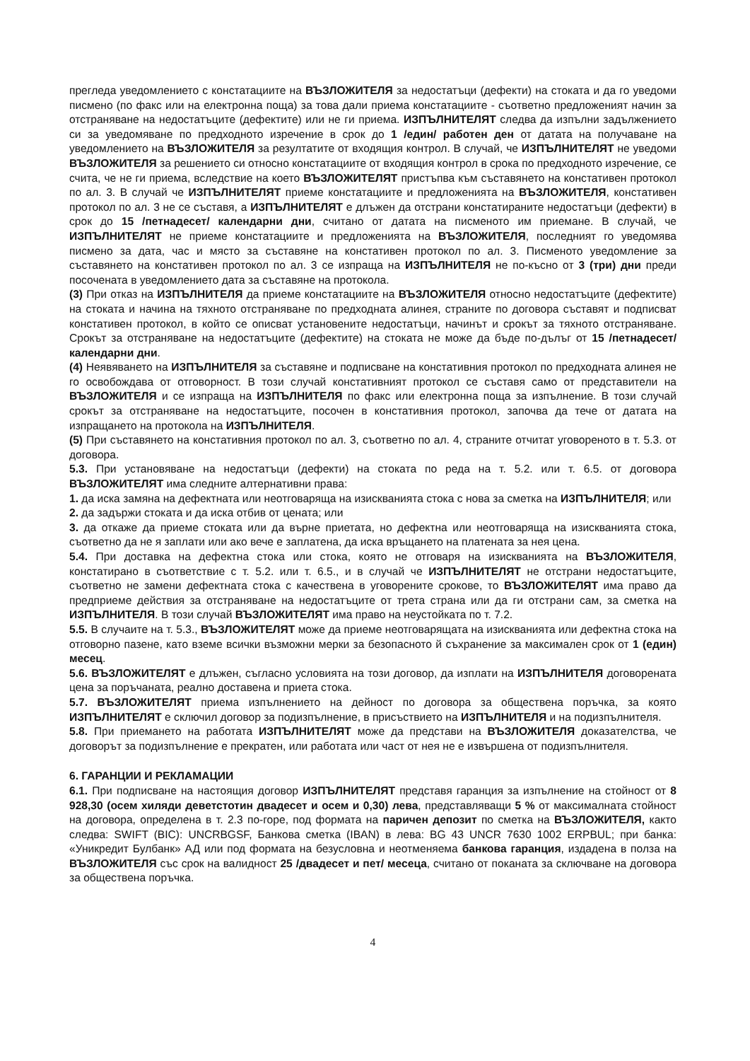прегледа уведомлението с констатациите на ВЪЗЛОЖИТЕЛЯ за недостатъци (дефекти) на стоката и да го уведоми писмено (по факс или на електронна поща) за това дали приема констатациите - съответно предложеният начин за отстраняване на недостатъците (дефектите) или не ги приема. ИЗПЪЛНИТЕЛЯТ следва да изпълни задължението си за уведомяване по предходното изречение в срок до 1 /един/ работен ден от датата на получаване на уведомлението на ВЪЗЛОЖИТЕЛЯ за резултатите от входящия контрол. В случай, че ИЗПЪЛНИТЕЛЯТ не уведоми ВЪЗЛОЖИТЕЛЯ за решението си относно констатациите от входящия контрол в срока по предходното изречение, се счита, че не ги приема, вследствие на което ВЪЗЛОЖИТЕЛЯТ пристъпва към съставянето на констативен протокол по ал. 3. В случай че ИЗПЪЛНИТЕЛЯТ приеме констатациите и предложенията на ВЪЗЛОЖИТЕЛЯ, констативен протокол по ал. 3 не се съставя, а ИЗПЪЛНИТЕЛЯТ е длъжен да отстрани констатираните недостатъци (дефекти) в срок до 15 /петнадесет/ календарни дни, считано от датата на писменото им приемане. В случай, че ИЗПЪЛНИТЕЛЯТ не приеме констатациите и предложенията на ВЪЗЛОЖИТЕЛЯ, последният го уведомява писмено за дата, час и място за съставяне на констативен протокол по ал. 3. Писменото уведомление за съставянето на констативен протокол по ал. 3 се изпраща на ИЗПЪЛНИТЕЛЯ не по-късно от 3 (три) дни преди посочената в уведомлението дата за съставяне на протокола.
(3) При отказ на ИЗПЪЛНИТЕЛЯ да приеме констатациите на ВЪЗЛОЖИТЕЛЯ относно недостатъците (дефектите) на стоката и начина на тяхното отстраняване по предходната алинея, страните по договора съставят и подписват констативен протокол, в който се описват установените недостатъци, начинът и срокът за тяхното отстраняване. Срокът за отстраняване на недостатъците (дефектите) на стоката не може да бъде по-дълъг от 15 /петнадесет/ календарни дни.
(4) Неявяването на ИЗПЪЛНИТЕЛЯ за съставяне и подписване на констативния протокол по предходната алинея не го освобождава от отговорност. В този случай констативният протокол се съставя само от представители на ВЪЗЛОЖИТЕЛЯ и се изпраща на ИЗПЪЛНИТЕЛЯ по факс или електронна поща за изпълнение. В този случай срокът за отстраняване на недостатъците, посочен в констативния протокол, започва да тече от датата на изпращането на протокола на ИЗПЪЛНИТЕЛЯ.
(5) При съставянето на констативния протокол по ал. 3, съответно по ал. 4, страните отчитат уговореното в т. 5.3. от договора.
5.3. При установяване на недостатъци (дефекти) на стоката по реда на т. 5.2. или т. 6.5. от договора ВЪЗЛОЖИТЕЛЯТ има следните алтернативни права:
1. да иска замяна на дефектната или неотговаряща на изискванията стока с нова за сметка на ИЗПЪЛНИТЕЛЯ; или
2. да задържи стоката и да иска отбив от цената; или
3. да откаже да приеме стоката или да върне приетата, но дефектна или неотговаряща на изискванията стока, съответно да не я заплати или ако вече е заплатена, да иска връщането на платената за нея цена.
5.4. При доставка на дефектна стока или стока, която не отговаря на изискванията на ВЪЗЛОЖИТЕЛЯ, констатирано в съответствие с т. 5.2. или т. 6.5., и в случай че ИЗПЪЛНИТЕЛЯТ не отстрани недостатъците, съответно не замени дефектната стока с качествена в уговорените срокове, то ВЪЗЛОЖИТЕЛЯТ има право да предприеме действия за отстраняване на недостатъците от трета страна или да ги отстрани сам, за сметка на ИЗПЪЛНИТЕЛЯ. В този случай ВЪЗЛОЖИТЕЛЯТ има право на неустойката по т. 7.2.
5.5. В случаите на т. 5.3., ВЪЗЛОЖИТЕЛЯТ може да приеме неотговарящата на изискванията или дефектна стока на отговорно пазене, като вземе всички възможни мерки за безопасното й съхранение за максимален срок от 1 (един) месец.
5.6. ВЪЗЛОЖИТЕЛЯТ е длъжен, съгласно условията на този договор, да изплати на ИЗПЪЛНИТЕЛЯ договорената цена за поръчаната, реално доставена и приета стока.
5.7. ВЪЗЛОЖИТЕЛЯТ приема изпълнението на дейност по договора за обществена поръчка, за която ИЗПЪЛНИТЕЛЯТ е сключил договор за подизпълнение, в присъствието на ИЗПЪЛНИТЕЛЯ и на подизпълнителя.
5.8. При приемането на работата ИЗПЪЛНИТЕЛЯТ може да представи на ВЪЗЛОЖИТЕЛЯ доказателства, че договорът за подизпълнение е прекратен, или работата или част от нея не е извършена от подизпълнителя.
6. ГАРАНЦИИ И РЕКЛАМАЦИИ
6.1. При подписване на настоящия договор ИЗПЪЛНИТЕЛЯТ представя гаранция за изпълнение на стойност от 8 928,30 (осем хиляди деветстотин двадесет и осем и 0,30) лева, представляващи 5 % от максималната стойност на договора, определена в т. 2.3 по-горе, под формата на паричен депозит по сметка на ВЪЗЛОЖИТЕЛЯ, както следва: SWIFT (BIC): UNCRBGSF, Банкова сметка (IBAN) в лева: BG 43 UNCR 7630 1002 ERPBUL; при банка: «Уникредит Булбанк» АД или под формата на безусловна и неотменяема банкова гаранция, издадена в полза на ВЪЗЛОЖИТЕЛЯ със срок на валидност 25 /двадесет и пет/ месеца, считано от поканата за сключване на договора за обществена поръчка.
4